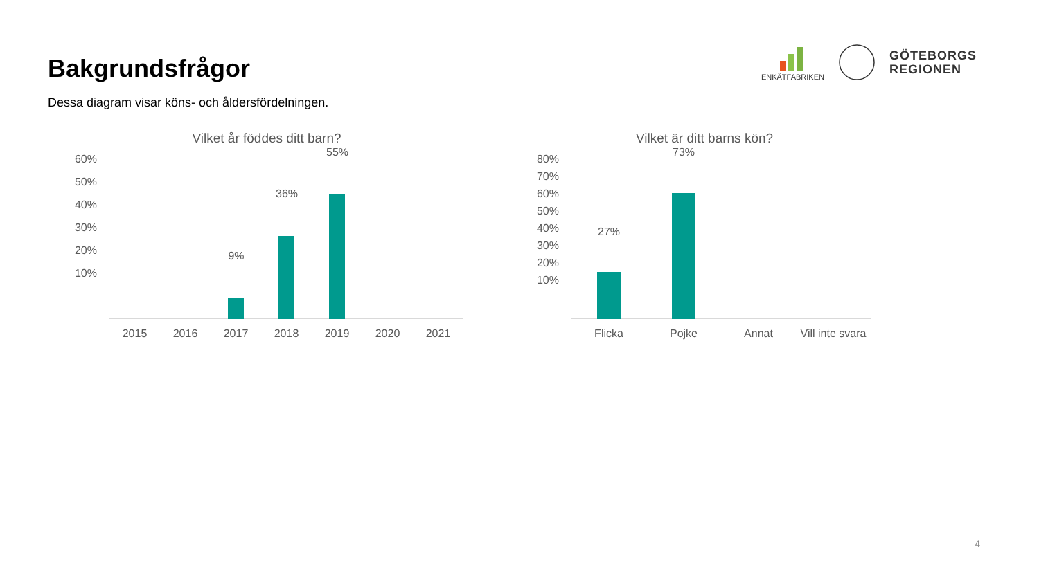Bakgrundsfrågor
ENKÄTFABRIKEN
GÖTEBORGS
REGIONEN
Dessa diagram visar köns- och åldersfördelningen.
Vilket år föddes ditt barn?
60%
50%
40%
30%
20%
10%
9%
36%
55%
2015 2016 2017 2018 2019 2020 2021
Vilket är ditt barns kön?
80%
70%
60%
50%
40%
30%
20%
10%
27%
73%
Flicka Pojke Annat Vill inte svara
4